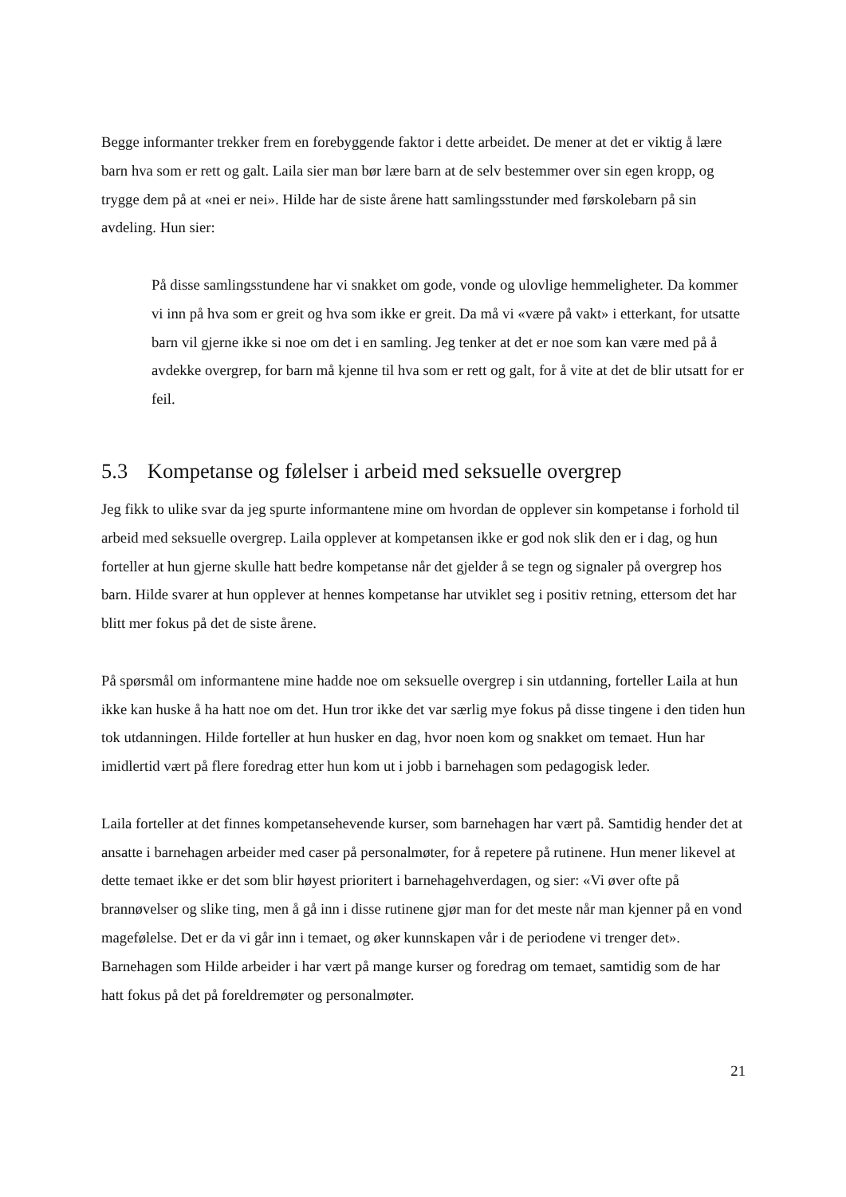Begge informanter trekker frem en forebyggende faktor i dette arbeidet. De mener at det er viktig å lære barn hva som er rett og galt. Laila sier man bør lære barn at de selv bestemmer over sin egen kropp, og trygge dem på at «nei er nei». Hilde har de siste årene hatt samlingsstunder med førskolebarn på sin avdeling. Hun sier:
På disse samlingsstundene har vi snakket om gode, vonde og ulovlige hemmeligheter. Da kommer vi inn på hva som er greit og hva som ikke er greit. Da må vi «være på vakt» i etterkant, for utsatte barn vil gjerne ikke si noe om det i en samling. Jeg tenker at det er noe som kan være med på å avdekke overgrep, for barn må kjenne til hva som er rett og galt, for å vite at det de blir utsatt for er feil.
5.3 Kompetanse og følelser i arbeid med seksuelle overgrep
Jeg fikk to ulike svar da jeg spurte informantene mine om hvordan de opplever sin kompetanse i forhold til arbeid med seksuelle overgrep. Laila opplever at kompetansen ikke er god nok slik den er i dag, og hun forteller at hun gjerne skulle hatt bedre kompetanse når det gjelder å se tegn og signaler på overgrep hos barn. Hilde svarer at hun opplever at hennes kompetanse har utviklet seg i positiv retning, ettersom det har blitt mer fokus på det de siste årene.
På spørsmål om informantene mine hadde noe om seksuelle overgrep i sin utdanning, forteller Laila at hun ikke kan huske å ha hatt noe om det. Hun tror ikke det var særlig mye fokus på disse tingene i den tiden hun tok utdanningen. Hilde forteller at hun husker en dag, hvor noen kom og snakket om temaet. Hun har imidlertid vært på flere foredrag etter hun kom ut i jobb i barnehagen som pedagogisk leder.
Laila forteller at det finnes kompetansehevende kurser, som barnehagen har vært på. Samtidig hender det at ansatte i barnehagen arbeider med caser på personalmøter, for å repetere på rutinene. Hun mener likevel at dette temaet ikke er det som blir høyest prioritert i barnehagehverdagen, og sier: «Vi øver ofte på brannøvelser og slike ting, men å gå inn i disse rutinene gjør man for det meste når man kjenner på en vond magefølelse. Det er da vi går inn i temaet, og øker kunnskapen vår i de periodene vi trenger det». Barnehagen som Hilde arbeider i har vært på mange kurser og foredrag om temaet, samtidig som de har hatt fokus på det på foreldremøter og personalmøter.
21